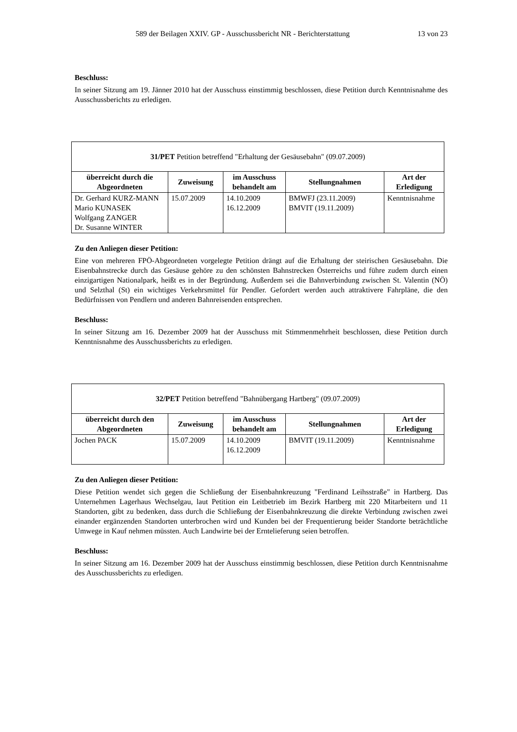589 der Beilagen XXIV. GP - Ausschussbericht NR - Berichterstattung 13 von 23
Beschluss:
In seiner Sitzung am 19. Jänner 2010 hat der Ausschuss einstimmig beschlossen, diese Petition durch Kenntnisnahme des Ausschussberichts zu erledigen.
| 31/PET Petition betreffend "Erhaltung der Gesäusebahn" (09.07.2009) | | | | |
| überreicht durch die Abgeordneten | Zuweisung | im Ausschuss behandelt am | Stellungnahmen | Art der Erledigung |
| Dr. Gerhard KURZ-MANN Mario KUNASEK Wolfgang ZANGER Dr. Susanne WINTER | 15.07.2009 | 14.10.2009 16.12.2009 | BMWFJ (23.11.2009) BMVIT (19.11.2009) | Kenntnisnahme |
Zu den Anliegen dieser Petition:
Eine von mehreren FPÖ-Abgeordneten vorgelegte Petition drängt auf die Erhaltung der steirischen Gesäusebahn. Die Eisenbahnstrecke durch das Gesäuse gehöre zu den schönsten Bahnstrecken Österreichs und führe zudem durch einen einzigartigen Nationalpark, heißt es in der Begründung. Außerdem sei die Bahnverbindung zwischen St. Valentin (NÖ) und Selzthal (St) ein wichtiges Verkehrsmittel für Pendler. Gefordert werden auch attraktivere Fahrpläne, die den Bedürfnissen von Pendlern und anderen Bahnreisenden entsprechen.
Beschluss:
In seiner Sitzung am 16. Dezember 2009 hat der Ausschuss mit Stimmenmehrheit beschlossen, diese Petition durch Kenntnisnahme des Ausschussberichts zu erledigen.
| 32/PET Petition betreffend "Bahnübergang Hartberg" (09.07.2009) | | | | |
| überreicht durch den Abgeordneten | Zuweisung | im Ausschuss behandelt am | Stellungnahmen | Art der Erledigung |
| Jochen PACK | 15.07.2009 | 14.10.2009 16.12.2009 | BMVIT (19.11.2009) | Kenntnisnahme |
Zu den Anliegen dieser Petition:
Diese Petition wendet sich gegen die Schließung der Eisenbahnkreuzung "Ferdinand Leihsstraße" in Hartberg. Das Unternehmen Lagerhaus Wechselgau, laut Petition ein Leitbetrieb im Bezirk Hartberg mit 220 Mitarbeitern und 11 Standorten, gibt zu bedenken, dass durch die Schließung der Eisenbahnkreuzung die direkte Verbindung zwischen zwei einander ergänzenden Standorten unterbrochen wird und Kunden bei der Frequentierung beider Standorte beträchtliche Umwege in Kauf nehmen müssten. Auch Landwirte bei der Erntelieferung seien betroffen.
Beschluss:
In seiner Sitzung am 16. Dezember 2009 hat der Ausschuss einstimmig beschlossen, diese Petition durch Kenntnisnahme des Ausschussberichts zu erledigen.